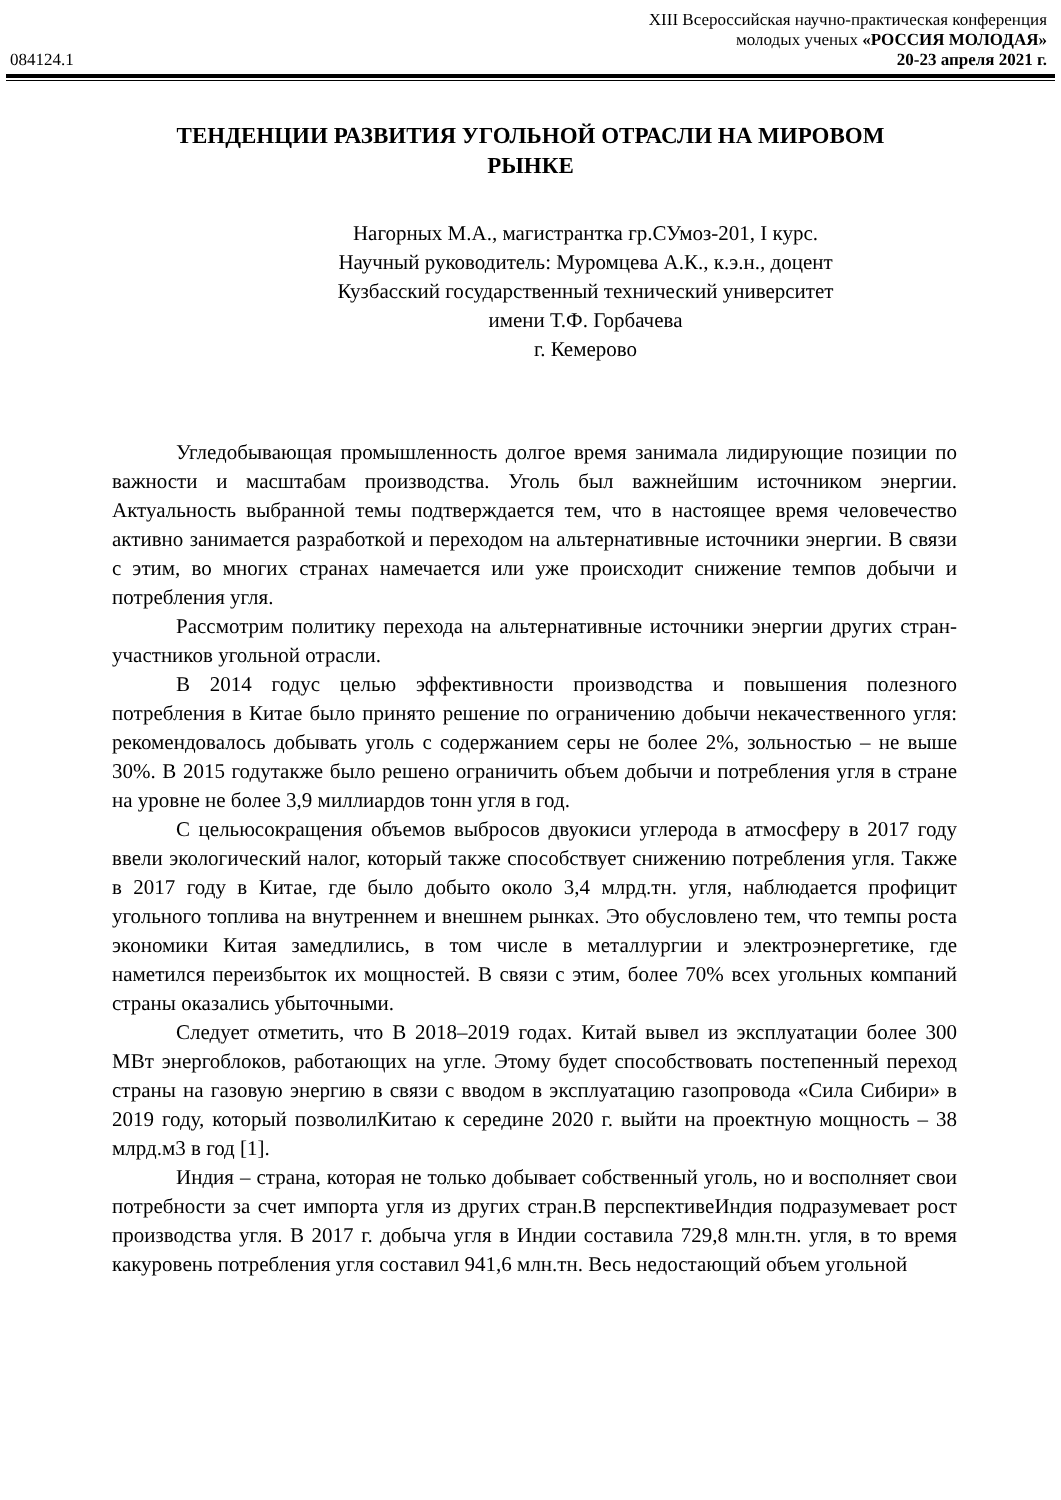XIII Всероссийская научно-практическая конференция
молодых ученых «РОССИЯ МОЛОДАЯ»
084124.1 20-23 апреля 2021 г.
ТЕНДЕНЦИИ РАЗВИТИЯ УГОЛЬНОЙ ОТРАСЛИ НА МИРОВОМ РЫНКЕ
Нагорных М.А., магистрантка гр.СУмоз-201, I курс.
Научный руководитель: Муромцева А.К., к.э.н., доцент
Кузбасский государственный технический университет
имени Т.Ф. Горбачева
г. Кемерово
Угледобывающая промышленность долгое время занимала лидирующие позиции по важности и масштабам производства. Уголь был важнейшим источником энергии. Актуальность выбранной темы подтверждается тем, что в настоящее время человечество активно занимается разработкой и переходом на альтернативные источники энергии. В связи с этим, во многих странах намечается или уже происходит снижение темпов добычи и потребления угля.
Рассмотрим политику перехода на альтернативные источники энергии других стран-участников угольной отрасли.
В 2014 годус целью эффективности производства и повышения полезного потребления в Китае было принято решение по ограничению добычи некачественного угля: рекомендовалось добывать уголь с содержанием серы не более 2%, зольностью – не выше 30%. В 2015 годутакже было решено ограничить объем добычи и потребления угля в стране на уровне не более 3,9 миллиардов тонн угля в год.
С цельюсокращения объемов выбросов двуокиси углерода в атмосферу в 2017 году ввели экологический налог, который также способствует снижению потребления угля. Также в 2017 году в Китае, где было добыто около 3,4 млрд.тн. угля, наблюдается профицит угольного топлива на внутреннем и внешнем рынках. Это обусловлено тем, что темпы роста экономики Китая замедлились, в том числе в металлургии и электроэнергетике, где наметился переизбыток их мощностей. В связи с этим, более 70% всех угольных компаний страны оказались убыточными.
Следует отметить, что В 2018–2019 годах. Китай вывел из эксплуатации более 300 МВт энергоблоков, работающих на угле. Этому будет способствовать постепенный переход страны на газовую энергию в связи с вводом в эксплуатацию газопровода «Сила Сибири» в 2019 году, который позволилКитаю к середине 2020 г. выйти на проектную мощность – 38 млрд.м3 в год [1].
Индия – страна, которая не только добывает собственный уголь, но и восполняет свои потребности за счет импорта угля из других стран.В перспективеИндия подразумевает рост производства угля. В 2017 г. добыча угля в Индии составила 729,8 млн.тн. угля, в то время какуровень потребления угля составил 941,6 млн.тн. Весь недостающий объем угольной